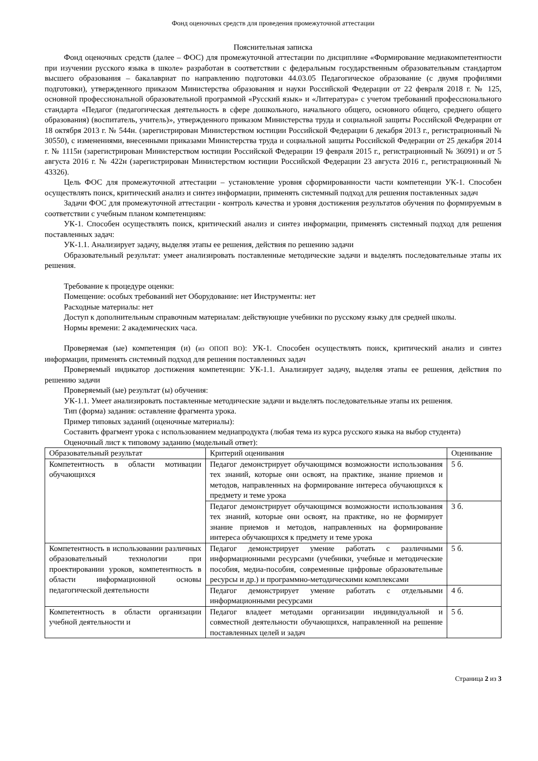Фонд оценочных средств для проведения промежуточной аттестации
Пояснительная записка
Фонд оценочных средств (далее – ФОС) для промежуточной аттестации по дисциплине «Формирование медиакомпетентности при изучении русского языка в школе» разработан в соответствии с федеральным государственным образовательным стандартом высшего образования – бакалавриат по направлению подготовки 44.03.05 Педагогическое образование (с двумя профилями подготовки), утвержденного приказом Министерства образования и науки Российской Федерации от 22 февраля 2018 г. № 125, основной профессиональной образовательной программой «Русский язык» и «Литература» с учетом требований профессионального стандарта «Педагог (педагогическая деятельность в сфере дошкольного, начального общего, основного общего, среднего общего образования) (воспитатель, учитель)», утвержденного приказом Министерства труда и социальной защиты Российской Федерации от 18 октября 2013 г. № 544н. (зарегистрирован Министерством юстиции Российской Федерации 6 декабря 2013 г., регистрационный № 30550), с изменениями, внесенными приказами Министерства труда и социальной защиты Российской Федерации от 25 декабря 2014 г. № 1115н (зарегистрирован Министерством юстиции Российской Федерации 19 февраля 2015 г., регистрационный № 36091) и от 5 августа 2016 г. № 422н (зарегистрирован Министерством юстиции Российской Федерации 23 августа 2016 г., регистрационный № 43326).
Цель ФОС для промежуточной аттестации – установление уровня сформированности части компетенции УК-1. Способен осуществлять поиск, критический анализ и синтез информации, применять системный подход для решения поставленных задач
Задачи ФОС для промежуточной аттестации - контроль качества и уровня достижения результатов обучения по формируемым в соответствии с учебным планом компетенциям:
УК-1. Способен осуществлять поиск, критический анализ и синтез информации, применять системный подход для решения поставленных задач:
УК-1.1. Анализирует задачу, выделяя этапы ее решения, действия по решению задачи
Образовательный результат: умеет анализировать поставленные методические задачи и выделять последовательные этапы их решения.
Требование к процедуре оценки:
Помещение: особых требований нет Оборудование: нет Инструменты: нет
Расходные материалы: нет
Доступ к дополнительным справочным материалам: действующие учебники по русскому языку для средней школы.
Нормы времени: 2 академических часа.
Проверяемая (ые) компетенция (и) (из ОПОП ВО): УК-1. Способен осуществлять поиск, критический анализ и синтез информации, применять системный подход для решения поставленных задач
Проверяемый индикатор достижения компетенции: УК-1.1. Анализирует задачу, выделяя этапы ее решения, действия по решению задачи
Проверяемый (ые) результат (ы) обучения:
УК-1.1. Умеет анализировать поставленные методические задачи и выделять последовательные этапы их решения.
Тип (форма) задания: оставление фрагмента урока.
Пример типовых заданий (оценочные материалы):
Составить фрагмент урока с использованием медиапродукта (любая тема из курса русского языка на выбор студента)
Оценочный лист к типовому заданию (модельный ответ):
| Образовательный результат | Критерий оценивания | Оценивание |
| --- | --- | --- |
| Компетентность в области мотивации обучающихся | Педагог демонстрирует обучающимся возможности использования тех знаний, которые они освоят, на практике, знание приемов и методов, направленных на формирование интереса обучающихся к предмету и теме урока | 5 б. |
| | Педагог демонстрирует обучающимся возможности использования тех знаний, которые они освоят, на практике, но не формирует знание приемов и методов, направленных на формирование интереса обучающихся к предмету и теме урока | 3 б. |
| Компетентность в использовании различных образовательный технологии при проектировании уроков, компетентность в области информационной основы педагогической деятельности | Педагог демонстрирует умение работать с различными информационными ресурсами (учебники, учебные и методические пособия, медиа-пособия, современные цифровые образовательные ресурсы и др.) и программно-методическими комплексами | 5 б. |
| | Педагог демонстрирует умение работать с отдельными информационными ресурсами | 4 б. |
| Компетентность в области организации учебной деятельности и | Педагог владеет методами организации индивидуальной и совместной деятельности обучающихся, направленной на решение поставленных целей и задач | 5 б. |
Страница 2 из 3